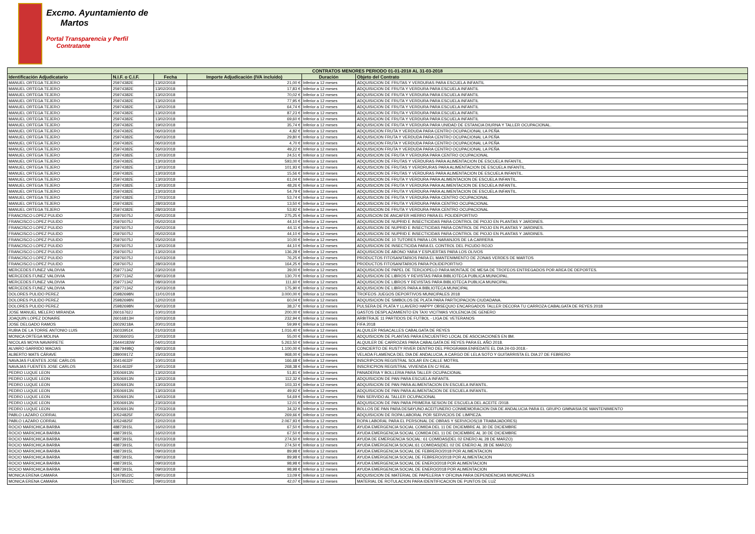Excmo. Ayuntamiento de
Martos
Portal Transparencia y Perfil
Contratante
| CONTRATOS MENORES PERIODO 01-01-2018 AL 31-03-2018 | | | | | |
| --- | --- | --- | --- | --- | --- |
| Identificación Adjudicatario | N.I.F. o C.I.F. | Fecha | Importe Adjudicación (IVA incluido) | Duración | Objeto del Contrato |
| MANUEL ORTEGA TEJERO | 25974382E | 13/02/2018 | 21,00 € | Inferior a 12 meses | ADQUISICION DE FRUTAS Y VERDURAS PARA ESCUELA INFANTIL |
| MANUEL ORTEGA TEJERO | 25974382E | 13/02/2018 | 17,83 € | Inferior a 12 meses | ADQUISICION DE FRUTA Y VERDURA PARA ESCUELA INFANTIL |
| MANUEL ORTEGA TEJERO | 25974382E | 13/02/2018 | 70,02 € | Inferior a 12 meses | ADQUISICION DE FRUTA Y VERDURA PARA ESCUELA INFANTIL |
| MANUEL ORTEGA TEJERO | 25974382E | 13/02/2018 | 77,95 € | Inferior a 12 meses | ADQUISICION DE FRUTA Y VERDURA PARA ESCUELA INFANTIL |
| MANUEL ORTEGA TEJERO | 25974382E | 13/02/2018 | 64,74 € | Inferior a 12 meses | ADQUISICION DE FRUTA Y VERDURA PARA ESCUELA INFANTIL |
| MANUEL ORTEGA TEJERO | 25974382E | 13/02/2018 | 87,23 € | Inferior a 12 meses | ADQUISICION DE FRUTA Y VERDURA PARA ESCUELA INFANTIL |
| MANUEL ORTEGA TEJERO | 25974382E | 13/02/2018 | 69,60 € | Inferior a 12 meses | ADQUISICION DE FRUTA Y VERDURA PARA ESCUELA INFANTIL |
| MANUEL ORTEGA TEJERO | 25974382E | 19/02/2018 | 35,74 € | Inferior a 12 meses | ADQUISICION DE FRUTA Y VERDURA PARA UNIDAD DE ESTANCIA DIURNA Y TALLER OCUPACIONAL. |
| MANUEL ORTEGA TEJERO | 25974382E | 06/03/2018 | 4,82 € | Inferior a 12 meses | ADQUISICION FRUTA Y VERDUDA PARA CENTRO OCUPACIONAL LA PEÑA |
| MANUEL ORTEGA TEJERO | 25974382E | 06/03/2018 | 29,80 € | Inferior a 12 meses | ADQUISICION FRUTA Y VERDUDA PARA CENTRO OCUPACIONAL LA PEÑA |
| MANUEL ORTEGA TEJERO | 25974382E | 06/03/2018 | 4,70 € | Inferior a 12 meses | ADQUISICION FRUTA Y VERDUDA PARA CENTRO OCUPACIONAL LA PEÑA |
| MANUEL ORTEGA TEJERO | 25974382E | 06/03/2018 | 49,22 € | Inferior a 12 meses | ADQUISICION FRUTA Y VERDUDA PARA CENTRO OCUPACIONAL LA PEÑA |
| MANUEL ORTEGA TEJERO | 25974382E | 12/03/2018 | 24,51 € | Inferior a 12 meses | ADQUISICION DE FRUTA Y VERDURA PARA CENTRO OCUPACIONAL |
| MANUEL ORTEGA TEJERO | 25974382E | 13/03/2018 | 593,00 € | Inferior a 12 meses | ADQUISICION DE FRUTAS Y VERDURAS PARA ALIMENTACION DE ESCUELA INFANTIL. |
| MANUEL ORTEGA TEJERO | 25974382E | 13/03/2018 | 101,93 € | Inferior a 12 meses | ADQUISICION DE FRUTAS Y VERDRURAS PARA ALIMENTACION DE ESCUELA INFANTIL. |
| MANUEL ORTEGA TEJERO | 25974382E | 13/03/2018 | 15,56 € | Inferior a 12 meses | ADQUISICION DE FRUTAS Y VERDURAS PARA ALIMENTACION DE ESCUELA INFANTIL. |
| MANUEL ORTEGA TEJERO | 25974382E | 13/03/2018 | 61,04 € | Inferior a 12 meses | ADQUISICION DE FRUTA Y VERDURA PARA ALIMENTACION DE ESCUELA INFANTIL. |
| MANUEL ORTEGA TEJERO | 25974382E | 13/03/2018 | 48,26 € | Inferior a 12 meses | ADQUISICION DE FRUTA Y VERDURA PARA ALIMENTACION DE ESCUELA INFANTIL. |
| MANUEL ORTEGA TEJERO | 25974382E | 13/03/2018 | 54,79 € | Inferior a 12 meses | ADQUISICION DE FRUTA Y VERDURA PARA ALIMENTACION DE ESCUELA INFANTIL. |
| MANUEL ORTEGA TEJERO | 25974382E | 27/03/2018 | 53,74 € | Inferior a 12 meses | ADQUISICION DE FRUTA Y VERDURA PARA CENTRO OCUPACIONAL |
| MANUEL ORTEGA TEJERO | 25974382E | 28/03/2018 | 13,50 € | Inferior a 12 meses | ADQUISICION DE FRUTA Y VERDURA PARA CENTRO OCUPACIONAL |
| MANUEL ORTEGA TEJERO | 25974382E | 28/03/2018 | 53,92 € | Inferior a 12 meses | ADQUISICION DE FRUTA Y VERDURA PARA CENTRO OCUPACIONAL |
| FRANCISCO LOPEZ PULIDO | 25976075J | 05/02/2018 | 275,25 € | Inferior a 12 meses | ADQUISCION DE ANCAFER HIERRO PARA EL POLIDEPORTIVO |
| FRANCISCO LOPEZ PULIDO | 25976075J | 05/02/2018 | 44,10 € | Inferior a 12 meses | ADQUISICION DE NUPRID E INSECTICIDAS PARA CONTROL DE PIOJO EN PLANTAS Y JARDINES. |
| FRANCISCO LOPEZ PULIDO | 25976075J | 05/02/2018 | 44,11 € | Inferior a 12 meses | ADQUISICION DE NUPRID E INSECTICIDAS PARA CONTROL DE PIOJO EN PLANTAS Y JARDINES. |
| FRANCISCO LOPEZ PULIDO | 25976075J | 05/02/2018 | 44,10 € | Inferior a 12 meses | ADQUISICION DE NUPRID E INSECTICIDAS PARA CONTROL DE PIOJO EN PLANTAS Y JARDINES. |
| FRANCISCO LOPEZ PULIDO | 25976075J | 05/02/2018 | 10,00 € | Inferior a 12 meses | ADQUISICION DE 10 TUTORES PARA LOS NARANJOS DE LA CARRERA |
| FRANCISCO LOPEZ PULIDO | 25976075J | 13/02/2018 | 44,10 € | Inferior a 12 meses | ADQUISICION DE INSECTICIDA PARA EL CONTROL DEL PICUDO ROJO |
| FRANCISCO LOPEZ PULIDO | 25976075J | 13/02/2018 | 136,28 € | Inferior a 12 meses | ADQUISICION DE ABONO YARA Y ESPUERTAS PARA LOS OLIVOS |
| FRANCISCO LOPEZ PULIDO | 25976075J | 01/03/2018 | 76,25 € | Inferior a 12 meses | PRODUCTOS FITOSANITARIOS PARA EL MANTENIMIENTO DE ZONAS VERDES DE MARTOS |
| FRANCISCO LOPEZ PULIDO | 25976075J | 28/03/2018 | 164,25 € | Inferior a 12 meses | PRODUCTOS FITOSANITARIOS PARA POLIDEPORTIVO |
| MERCEDES FUNEZ VALDIVIA | 25977134Z | 23/02/2018 | 39,00 € | Inferior a 12 meses | ADQUISICION DE PAPEL DE TERCIOPELO PARA MONTAJE DE MESA DE TROFEOS ENTREGADOS POR AREA DE DEPORTES. |
| MERCEDES FUNEZ VALDIVIA | 25977134Z | 08/03/2018 | 130,70 € | Inferior a 12 meses | ADQUISICION DE LIBROS Y REVISTAS PARA BIBLIOTECA PUBLICA MUNICIPAL. |
| MERCEDES FUNEZ VALDIVIA | 25977134Z | 08/03/2018 | 111,60 € | Inferior a 12 meses | ADQUISICION DE LIBROS Y REVISTAS PARA BIBLIOTECA PUBLICA MUNICIPAL. |
| MERCEDES FUNEZ VALDIVIA | 25977134Z | 15/03/2018 | 175,90 € | Inferior a 12 meses | ADQUISICION DE LIBROS PARA A BIBLIOTECA MUNICIPAL |
| DOLORES PULIDO PEREZ | 25982698N | 11/01/2018 | 3.000,00 € | Inferior a 12 meses | TROFEOS JUEGOS DEPORTIVOS MUNICIPALES 2018 |
| DOLORES PULIDO PEREZ | 25982698N | 12/02/2018 | 60,04 € | Inferior a 12 meses | ADQUISICION DE SIMBOLOS DE PLATA PARA PARTICIPACION CIUDADANA. |
| DOLORES PULIDO PEREZ | 25982698N | 06/03/2018 | 38,37 € | Inferior a 12 meses | PULSERA DE PLATA Y LLAVERO HAPPY OBSEQUIO ENCARGADOS TALLER DECORA TU CARROZA CABALGATA DE REYES 2018 |
| JOSE MANUEL MELERO MIRANDA | 26016762J | 10/01/2018 | 200,00 € | Inferior a 12 meses | GASTOS DESPLAZAMIENTO EN TAXI VICITMAS VIOLENCIA DE GENERO |
| JOAQUIN LOPEZ DONAIRE | 26016813H | 02/03/2018 | 232,94 € | Inferior a 12 meses | ARBITRAJE 11 PARTIDOS DE FUTBOL - LIGA DE VETERANOS |
| JOSE DELGADO RAMOS | 26029218A | 20/01/2018 | 59,99 € | Inferior a 12 meses | FIFA 2018 |
| RUBIA DE LA TORRE ANTONIO LUIS | 26033951K | 01/03/2018 | 1.016,40 € | Inferior a 12 meses | ALQUILER PASACALLES CABALGATA DE REYES |
| MONICA ORTEGA MOLINA | 26036602G | 22/03/2018 | 55,00 € | Inferior a 12 meses | ADQUISICION DE PLANTAS PARA ENCUENTRO LOCAL DE ASOCIACIONES EN 8M. |
| NICOLAS MOYA NAVARRETE | 26444183W | 04/01/2018 | 5.263,50 € | Inferior a 12 meses | ALQUILER DE CARROZAS PARA CABALGATA DE REYES PARA EL AÑO 2018. |
| ALVARO GARRIDO MACIAS | 28679498Q | 08/03/2018 | 1.100,00 € | Inferior a 12 meses | CONCIERTO DE RUSTY RIVER DENTRO DEL PROGRAMA ENREDATE EL DIA 24-03-2018.- |
| ALBERTO MATS CÁRAVE | 28900917Z | 15/03/2018 | 968,00 € | Inferior a 12 meses | VELADA FLAMENCA DEL DIA DE ANDALUCIA, A CARGO DE LELA SOTO Y GUITARRISTA EL DIA 27 DE FEBRERO |
| NAVAJAS FUENTES JOSE CARLOS | 30414632F | 10/01/2018 | 166,68 € | Inferior a 12 meses | INSCRIPCION REGISTRAL SOLAR EN CALLE MOTRIL |
| NAVAJAS FUENTES JOSE CARLOS | 30414632F | 10/01/2018 | 268,38 € | Inferior a 12 meses | INSCRICPION REGISTRAL VIVIENDA EN C/ REAL |
| PEDRO LUQUE LEON | 30506913N | 13/02/2018 | 51,81 € | Inferior a 12 meses | PANADERIA Y BOLLERIA PARA TALLER OCUPACIONAL |
| PEDRO LUQUE LEON | 30506913N | 13/02/2018 | 112,32 € | Inferior a 12 meses | ADQUISICION DE PAN PARA ESCUELA INFANTIL |
| PEDRO LUQUE LEON | 30506913N | 13/03/2018 | 103,33 € | Inferior a 12 meses | ADQUISICION DE PAN PARA ALIMENTACION EN ESCUELA INFANTIL. |
| PEDRO LUQUE LEON | 30506913N | 13/03/2018 | 49,92 € | Inferior a 12 meses | ADQUISICION DE PAN PARA ALIMENTACION DE ESCUELA INFANTIL. |
| PEDRO LUQUE LEON | 30506913N | 14/03/2018 | 54,69 € | Inferior a 12 meses | PAN SERVIDO AL TALLER OCUPACIONAL |
| PEDRO LUQUE LEON | 30506913N | 23/03/2018 | 12,01 € | Inferior a 12 meses | ADQUISICION DE PAN PARA PRIMERA SESION DE ESCUELA DEL ACEITE /2018. |
| PEDRO LUQUE LEON | 30506913N | 27/03/2018 | 34,32 € | Inferior a 12 meses | BOLLOS DE PAN PARA DESAYUNO ACEITUNERO CONMEMORACION DIA DE ANDALUCIA PARA EL GRUPO GIMNASIA DE MANTENIMIENTO |
| PABLO LAZARO CORRAL | 30524825F | 05/02/2018 | 269,66 € | Inferior a 12 meses | ADQUISICION DE ROPA LABORAL POR SERVICIOS DE LIMPIEZA. |
| PABLO LAZARO CORRAL | 30524825F | 22/02/2018 | 2.067,93 € | Inferior a 12 meses | ROPA LABORAL PARA EL PERSONAL DE OBRAS Y SERVICIOS(18 TRABAJADORES) |
| ROCIO MARICHICA BARBA | 48873915L | 16/02/2018 | 67,50 € | Inferior a 12 meses | AYUDA EMERGENCIA SOCIAL COMIDA DEL 11 DE DICIEMBRE AL 30 DE DICIEMBRE |
| ROCIO MARICHICA BARBA | 48873915L | 16/02/2018 | 67,50 € | Inferior a 12 meses | AYUDA EMERGENCIA SOCIAL COMIDA DEL 11 DE DICIEMBRE AL 30 DE DICIEMBRE |
| ROCIO MARICHICA BARBA | 48873915L | 01/03/2018 | 274,50 € | Inferior a 12 meses | AYUDA DE EMERGENCIA SOCIAL: 61 COMIDAS(DEL 02 ENERO AL 28 DE MARZO) |
| ROCIO MARICHICA BARBA | 48873915L | 01/03/2018 | 274,50 € | Inferior a 12 meses | AYUDA EMERGENCIA SOCIAL:61 COMIDAS(DEL 02 DE ENERO AL 28 DE MARZO) |
| ROCIO MARICHICA BARBA | 48873915L | 09/03/2018 | 89,98 € | Inferior a 12 meses | AYUDA EMERGENCIA SOCIAL DE FEBRERO/2018 POR ALIMENTACION |
| ROCIO MARICHICA BARBA | 48873915L | 09/03/2018 | 89,98 € | Inferior a 12 meses | AYUDA EMERGENCIA SOCIAL DE FEBRERO/2018 POR ALIMENTACION |
| ROCIO MARICHICA BARBA | 48873915L | 09/03/2018 | 98,98 € | Inferior a 12 meses | AYUDA EMERGENCIA SOCIAL DE ENERO/2018 POR ALIMENTACION |
| ROCIO MARICHICA BARBA | 48873915L | 09/03/2018 | 98,98 € | Inferior a 12 meses | AYUDA EMERGENCIA SOCIAL DE ENERO/2018 POR ALIMENTACION |
| MONICA ERENA CAMARA | 52478522C | 09/01/2018 | 13,09 € | Inferior a 12 meses | ADQUISICION DE MATERIAL DE PAPELERIA Y OFICINA PARA DEPENDENCIAS MUNICIPALES |
| MONICA ERENA CAMARA | 52478522C | 09/01/2018 | 42,07 € | Inferior a 12 meses | MATERIAL DE ROTULACION PARA IDENTIFICACION DE PUNTOS DE LUZ |